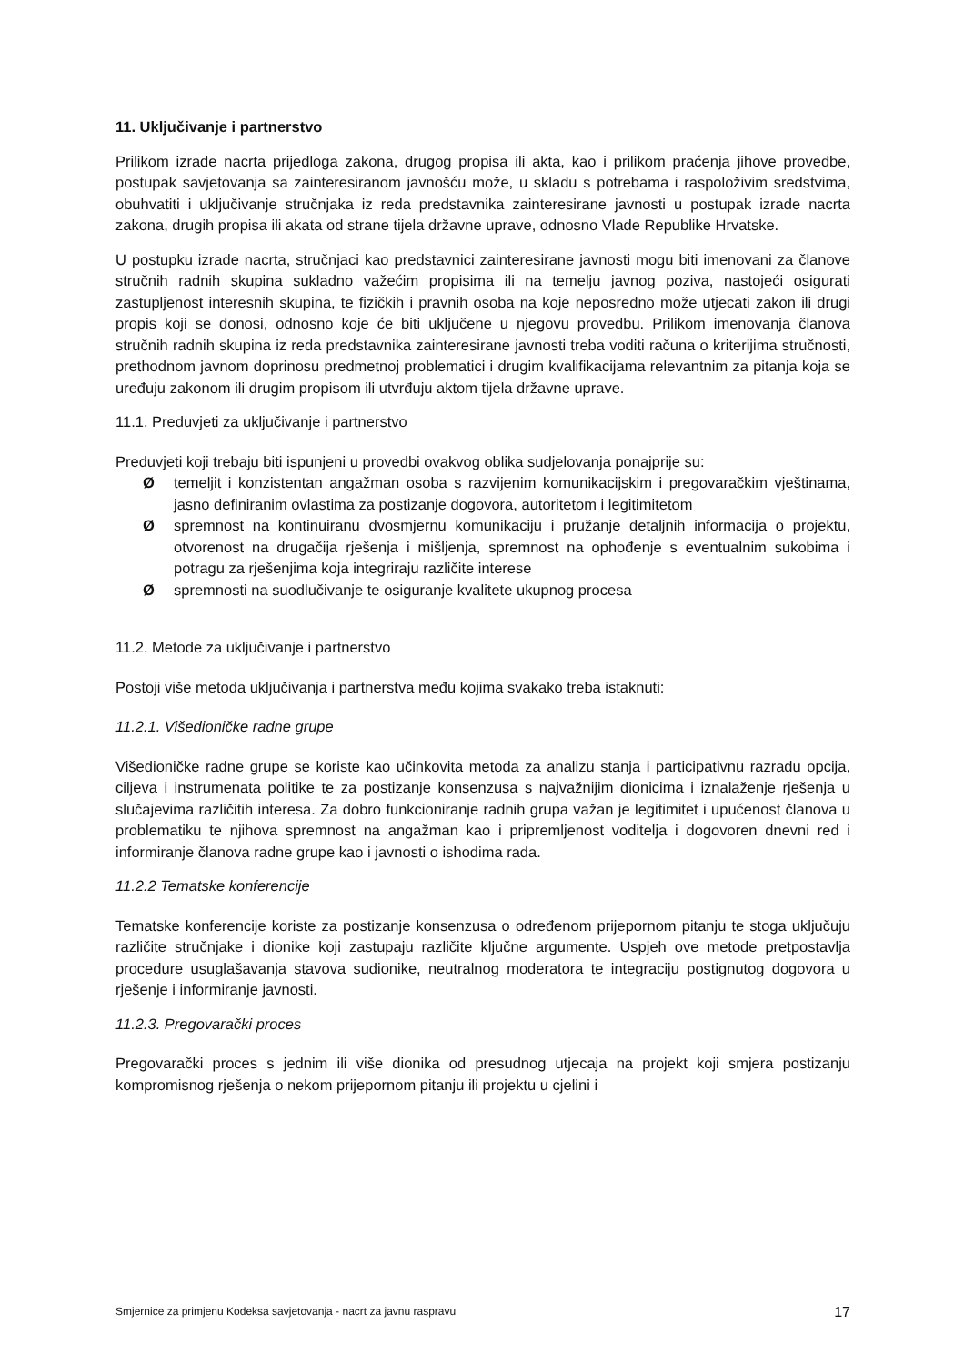11. Uključivanje i partnerstvo
Prilikom izrade nacrta prijedloga zakona, drugog propisa ili akta, kao i prilikom praćenja jihove provedbe, postupak savjetovanja sa zainteresiranom javnošću može, u skladu s potrebama i raspoloživim sredstvima, obuhvatiti i uključivanje stručnjaka iz reda predstavnika zainteresirane javnosti u postupak izrade nacrta zakona, drugih propisa ili akata od strane tijela državne uprave, odnosno Vlade Republike Hrvatske.
U postupku izrade nacrta, stručnjaci kao predstavnici zainteresirane javnosti mogu biti imenovani za članove stručnih radnih skupina sukladno važećim propisima ili na temelju javnog poziva, nastojeći osigurati zastupljenost interesnih skupina, te fizičkih i pravnih osoba na koje neposredno može utjecati zakon ili drugi propis koji se donosi, odnosno koje će biti uključene u njegovu provedbu. Prilikom imenovanja članova stručnih radnih skupina iz reda predstavnika zainteresirane javnosti treba voditi računa o kriterijima stručnosti, prethodnom javnom doprinosu predmetnoj problematici i drugim kvalifikacijama relevantnim za pitanja koja se uređuju zakonom ili drugim propisom ili utvrđuju aktom tijela državne uprave.
11.1. Preduvjeti za uključivanje i partnerstvo
Preduvjeti koji trebaju biti ispunjeni u provedbi ovakvog oblika sudjelovanja ponajprije su:
Øtemeljit i konzistentan angažman osoba s razvijenim komunikacijskim i pregovaračkim vještinama, jasno definiranim ovlastima za postizanje dogovora, autoritetom i legitimitetom
Øspremnost na kontinuiranu dvosmjernu komunikaciju i pružanje detaljnih informacija o projektu, otvorenost na drugačija rješenja i mišljenja, spremnost na ophođenje s eventualnim sukobima i potragu za rješenjima koja integriraju različite interese
Øspremnosti na suodlučivanje te osiguranje kvalitete ukupnog procesa
11.2. Metode za uključivanje i partnerstvo
Postoji više metoda uključivanja i partnerstva među kojima svakako treba istaknuti:
11.2.1. Višedioničke radne grupe
Višedioničke radne grupe se koriste kao učinkovita metoda za analizu stanja i participativnu razradu opcija, ciljeva i instrumenata politike te za postizanje konsenzusa s najvažnijim dionicima i iznalaženje rješenja u slučajevima različitih interesa. Za dobro funkcioniranje radnih grupa važan je legitimitet i upućenost članova u problematiku te njihova spremnost na angažman kao i pripremljenost voditelja i dogovoren dnevni red i informiranje članova radne grupe kao i javnosti o ishodima rada.
11.2.2 Tematske konferencije
Tematske konferencije koriste za postizanje konsenzusa o određenom prijepornom pitanju te stoga uključuju različite stručnjake i dionike koji zastupaju različite ključne argumente. Uspjeh ove metode pretpostavlja procedure usuglašavanja stavova sudionike, neutralnog moderatora te integraciju postignutog dogovora u rješenje i informiranje javnosti.
11.2.3. Pregovarački proces
Pregovarački proces s jednim ili više dionika od presudnog utjecaja na projekt koji smjera postizanju kompromisnog rješenja o nekom prijepornom pitanju ili projektu u cjelini i
Smjernice za primjenu Kodeksa savjetovanja - nacrt za javnu raspravu 17